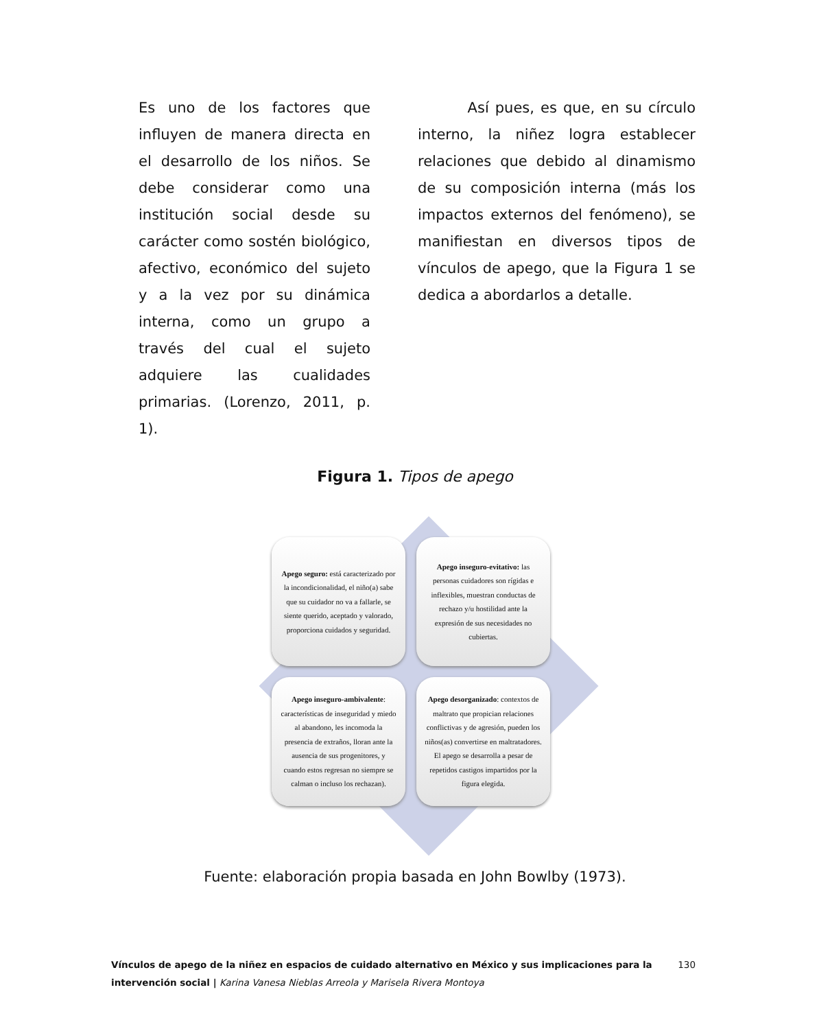Es uno de los factores que influyen de manera directa en el desarrollo de los niños. Se debe considerar como una institución social desde su carácter como sostén biológico, afectivo, económico del sujeto y a la vez por su dinámica interna, como un grupo a través del cual el sujeto adquiere las cualidades primarias. (Lorenzo, 2011, p. 1).
Así pues, es que, en su círculo interno, la niñez logra establecer relaciones que debido al dinamismo de su composición interna (más los impactos externos del fenómeno), se manifiestan en diversos tipos de vínculos de apego, que la Figura 1 se dedica a abordarlos a detalle.
Figura 1. Tipos de apego
Apego seguro: está caracterizado por la incondicionalidad, el niño(a) sabe que su cuidador no va a fallarle, se siente querido, aceptado y valorado, proporciona cuidados y seguridad.
Apego inseguro-evitativo: las personas cuidadores son rígidas e inflexibles, muestran conductas de rechazo y/u hostilidad ante la expresión de sus necesidades no cubiertas.
Apego inseguro-ambivalente: características de inseguridad y miedo al abandono, les incomoda la presencia de extraños, lloran ante la ausencia de sus progenitores, y cuando estos regresan no siempre se calman o incluso los rechazan).
Apego desorganizado: contextos de maltrato que propician relaciones conflictivas y de agresión, pueden los niños(as) convertirse en maltratadores. El apego se desarrolla a pesar de repetidos castigos impartidos por la figura elegida.
Fuente: elaboración propia basada en John Bowlby (1973).
Vínculos de apego de la niñez en espacios de cuidado alternativo en México y sus implicaciones para la intervención social | Karina Vanesa Nieblas Arreola y Marisela Rivera Montoya
130